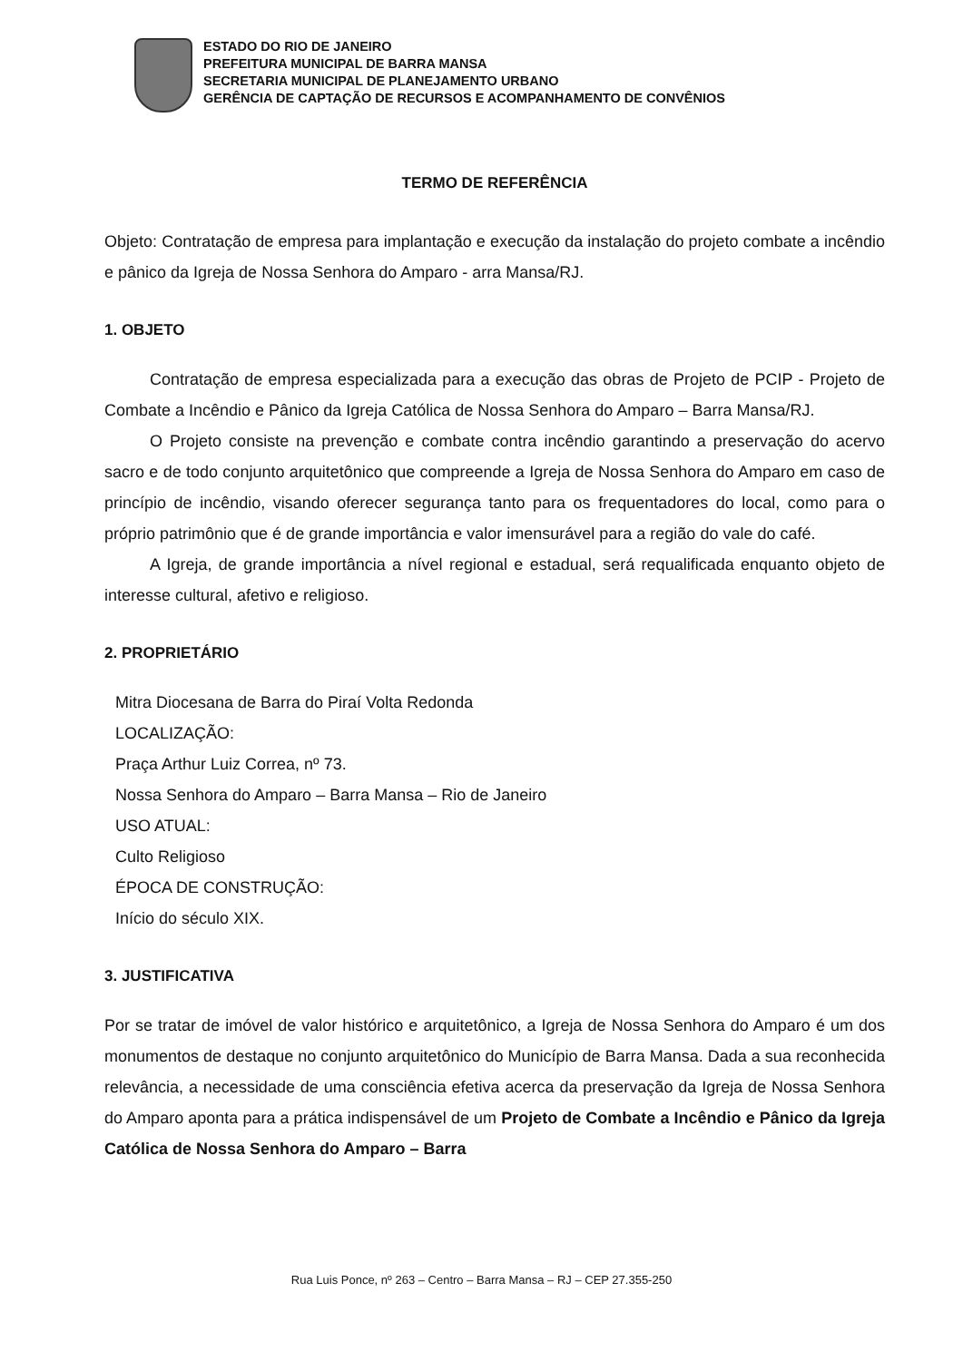ESTADO DO RIO DE JANEIRO
PREFEITURA MUNICIPAL DE BARRA MANSA
SECRETARIA MUNICIPAL DE PLANEJAMENTO URBANO
GERÊNCIA DE CAPTAÇÃO DE RECURSOS E ACOMPANHAMENTO DE CONVÊNIOS
TERMO DE REFERÊNCIA
Objeto: Contratação de empresa para implantação e execução da instalação do projeto combate a incêndio e pânico da Igreja de Nossa Senhora do Amparo - arra Mansa/RJ.
1. OBJETO
Contratação de empresa especializada para a execução das obras de Projeto de PCIP - Projeto de Combate a Incêndio e Pânico da Igreja Católica de Nossa Senhora do Amparo – Barra Mansa/RJ.
O Projeto consiste na prevenção e combate contra incêndio garantindo a preservação do acervo sacro e de todo conjunto arquitetônico que compreende a Igreja de Nossa Senhora do Amparo em caso de princípio de incêndio, visando oferecer segurança tanto para os frequentadores do local, como para o próprio patrimônio que é de grande importância e valor imensurável para a região do vale do café.
A Igreja, de grande importância a nível regional e estadual, será requalificada enquanto objeto de interesse cultural, afetivo e religioso.
2. PROPRIETÁRIO
Mitra Diocesana de Barra do Piraí Volta Redonda
LOCALIZAÇÃO:
Praça Arthur Luiz Correa, nº 73.
Nossa Senhora do Amparo – Barra Mansa – Rio de Janeiro
USO ATUAL:
Culto Religioso
ÉPOCA DE CONSTRUÇÃO:
Início do século XIX.
3. JUSTIFICATIVA
Por se tratar de imóvel de valor histórico e arquitetônico, a Igreja de Nossa Senhora do Amparo é um dos monumentos de destaque no conjunto arquitetônico do Município de Barra Mansa. Dada a sua reconhecida relevância, a necessidade de uma consciência efetiva acerca da preservação da Igreja de Nossa Senhora do Amparo aponta para a prática indispensável de um Projeto de Combate a Incêndio e Pânico da Igreja Católica de Nossa Senhora do Amparo – Barra
Rua Luis Ponce, nº 263 – Centro – Barra Mansa – RJ – CEP 27.355-250